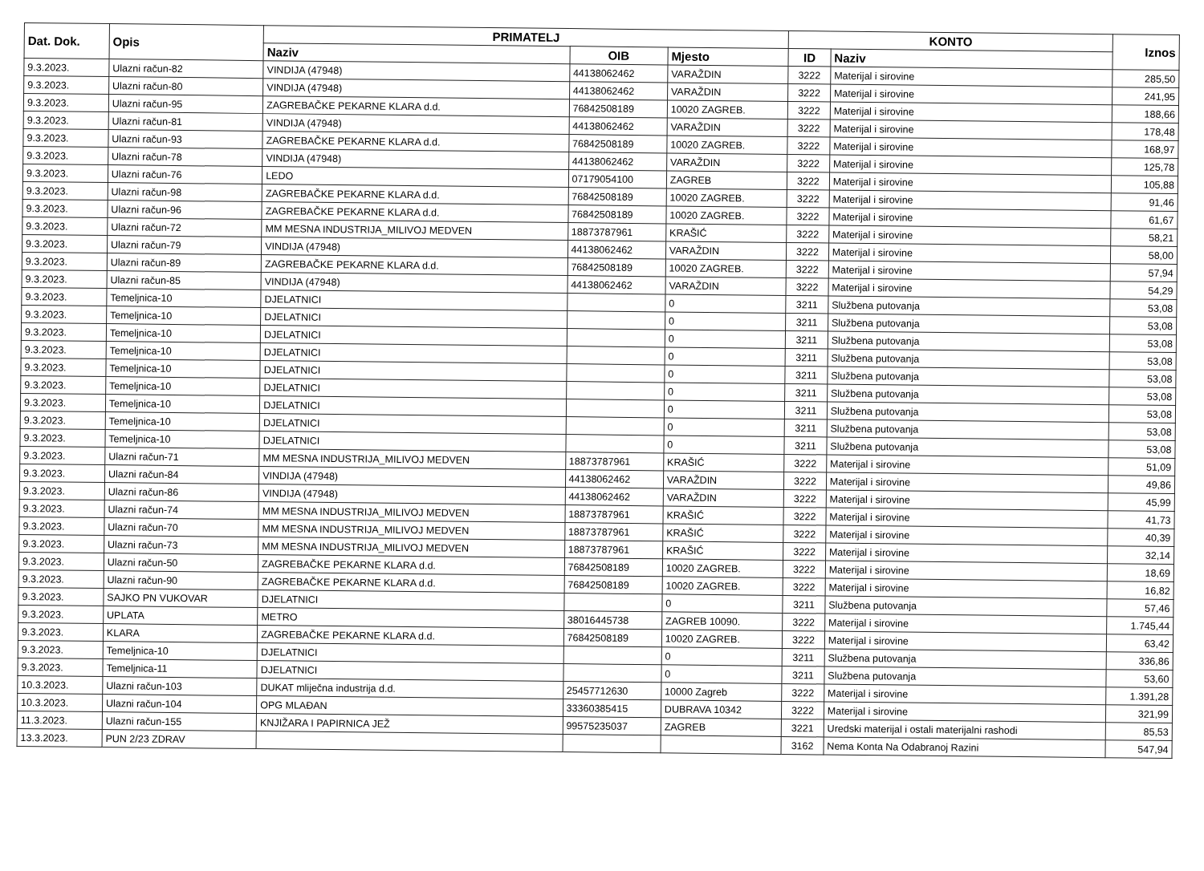| Dat. Dok. | Opis | PRIMATELJ | | | KONTO | | Iznos |
| --- | --- | --- | --- | --- | --- | --- | --- |
| | | Naziv | OIB | Mjesto | ID | Naziv | |
| 9.3.2023. | Ulazni račun-82 | VINDIJA (47948) | 44138062462 | VARAŽDIN | 3222 | Materijal i sirovine | 285,50 |
| 9.3.2023. | Ulazni račun-80 | VINDIJA (47948) | 44138062462 | VARAŽDIN | 3222 | Materijal i sirovine | 241,95 |
| 9.3.2023. | Ulazni račun-95 | ZAGREBAČKE PEKARNE KLARA d.d. | 76842508189 | 10020 ZAGREB. | 3222 | Materijal i sirovine | 188,66 |
| 9.3.2023. | Ulazni račun-81 | VINDIJA (47948) | 44138062462 | VARAŽDIN | 3222 | Materijal i sirovine | 178,48 |
| 9.3.2023. | Ulazni račun-93 | ZAGREBAČKE PEKARNE KLARA d.d. | 76842508189 | 10020 ZAGREB. | 3222 | Materijal i sirovine | 168,97 |
| 9.3.2023. | Ulazni račun-78 | VINDIJA (47948) | 44138062462 | VARAŽDIN | 3222 | Materijal i sirovine | 125,78 |
| 9.3.2023. | Ulazni račun-76 | LEDO | 07179054100 | ZAGREB | 3222 | Materijal i sirovine | 105,88 |
| 9.3.2023. | Ulazni račun-98 | ZAGREBAČKE PEKARNE KLARA d.d. | 76842508189 | 10020 ZAGREB. | 3222 | Materijal i sirovine | 91,46 |
| 9.3.2023. | Ulazni račun-96 | ZAGREBAČKE PEKARNE KLARA d.d. | 76842508189 | 10020 ZAGREB. | 3222 | Materijal i sirovine | 61,67 |
| 9.3.2023. | Ulazni račun-72 | MM MESNA INDUSTRIJA_MILIVOJ MEDVEN | 18873787961 | KRAŠIĆ | 3222 | Materijal i sirovine | 58,21 |
| 9.3.2023. | Ulazni račun-79 | VINDIJA (47948) | 44138062462 | VARAŽDIN | 3222 | Materijal i sirovine | 58,00 |
| 9.3.2023. | Ulazni račun-89 | ZAGREBAČKE PEKARNE KLARA d.d. | 76842508189 | 10020 ZAGREB. | 3222 | Materijal i sirovine | 57,94 |
| 9.3.2023. | Ulazni račun-85 | VINDIJA (47948) | 44138062462 | VARAŽDIN | 3222 | Materijal i sirovine | 54,29 |
| 9.3.2023. | Temeljnica-10 | DJELATNICI | | 0 | 3211 | Službena putovanja | 53,08 |
| 9.3.2023. | Temeljnica-10 | DJELATNICI | | 0 | 3211 | Službena putovanja | 53,08 |
| 9.3.2023. | Temeljnica-10 | DJELATNICI | | 0 | 3211 | Službena putovanja | 53,08 |
| 9.3.2023. | Temeljnica-10 | DJELATNICI | | 0 | 3211 | Službena putovanja | 53,08 |
| 9.3.2023. | Temeljnica-10 | DJELATNICI | | 0 | 3211 | Službena putovanja | 53,08 |
| 9.3.2023. | Temeljnica-10 | DJELATNICI | | 0 | 3211 | Službena putovanja | 53,08 |
| 9.3.2023. | Temeljnica-10 | DJELATNICI | | 0 | 3211 | Službena putovanja | 53,08 |
| 9.3.2023. | Temeljnica-10 | DJELATNICI | | 0 | 3211 | Službena putovanja | 53,08 |
| 9.3.2023. | Temeljnica-10 | DJELATNICI | | 0 | 3211 | Službena putovanja | 53,08 |
| 9.3.2023. | Ulazni račun-71 | MM MESNA INDUSTRIJA_MILIVOJ MEDVEN | 18873787961 | KRAŠIĆ | 3222 | Materijal i sirovine | 51,09 |
| 9.3.2023. | Ulazni račun-84 | VINDIJA (47948) | 44138062462 | VARAŽDIN | 3222 | Materijal i sirovine | 49,86 |
| 9.3.2023. | Ulazni račun-86 | VINDIJA (47948) | 44138062462 | VARAŽDIN | 3222 | Materijal i sirovine | 45,99 |
| 9.3.2023. | Ulazni račun-74 | MM MESNA INDUSTRIJA_MILIVOJ MEDVEN | 18873787961 | KRAŠIĆ | 3222 | Materijal i sirovine | 41,73 |
| 9.3.2023. | Ulazni račun-70 | MM MESNA INDUSTRIJA_MILIVOJ MEDVEN | 18873787961 | KRAŠIĆ | 3222 | Materijal i sirovine | 40,39 |
| 9.3.2023. | Ulazni račun-73 | MM MESNA INDUSTRIJA_MILIVOJ MEDVEN | 18873787961 | KRAŠIĆ | 3222 | Materijal i sirovine | 32,14 |
| 9.3.2023. | Ulazni račun-50 | ZAGREBAČKE PEKARNE KLARA d.d. | 76842508189 | 10020 ZAGREB. | 3222 | Materijal i sirovine | 18,69 |
| 9.3.2023. | Ulazni račun-90 | ZAGREBAČKE PEKARNE KLARA d.d. | 76842508189 | 10020 ZAGREB. | 3222 | Materijal i sirovine | 16,82 |
| 9.3.2023. | SAJKO PN VUKOVAR | DJELATNICI | | 0 | 3211 | Službena putovanja | 57,46 |
| 9.3.2023. | UPLATA | METRO | 38016445738 | ZAGREB 10090. | 3222 | Materijal i sirovine | 1.745,44 |
| 9.3.2023. | KLARA | ZAGREBAČKE PEKARNE KLARA d.d. | 76842508189 | 10020 ZAGREB. | 3222 | Materijal i sirovine | 63,42 |
| 9.3.2023. | Temeljnica-10 | DJELATNICI | | 0 | 3211 | Službena putovanja | 336,86 |
| 9.3.2023. | Temeljnica-11 | DJELATNICI | | 0 | 3211 | Službena putovanja | 53,60 |
| 10.3.2023. | Ulazni račun-103 | DUKAT mliječna industrija d.d. | 25457712630 | 10000 Zagreb | 3222 | Materijal i sirovine | 1.391,28 |
| 10.3.2023. | Ulazni račun-104 | OPG MLAĐAN | 33360385415 | DUBRAVA 10342 | 3222 | Materijal i sirovine | 321,99 |
| 11.3.2023. | Ulazni račun-155 | KNJIŽARA I PAPIRNICA JEŽ | 99575235037 | ZAGREB | 3221 | Uredski materijal i ostali materijalni rashodi | 85,53 |
| 13.3.2023. | PUN 2/23 ZDRAV | | | | 3162 | Nema Konta Na Odabranoj Razini | 547,94 |